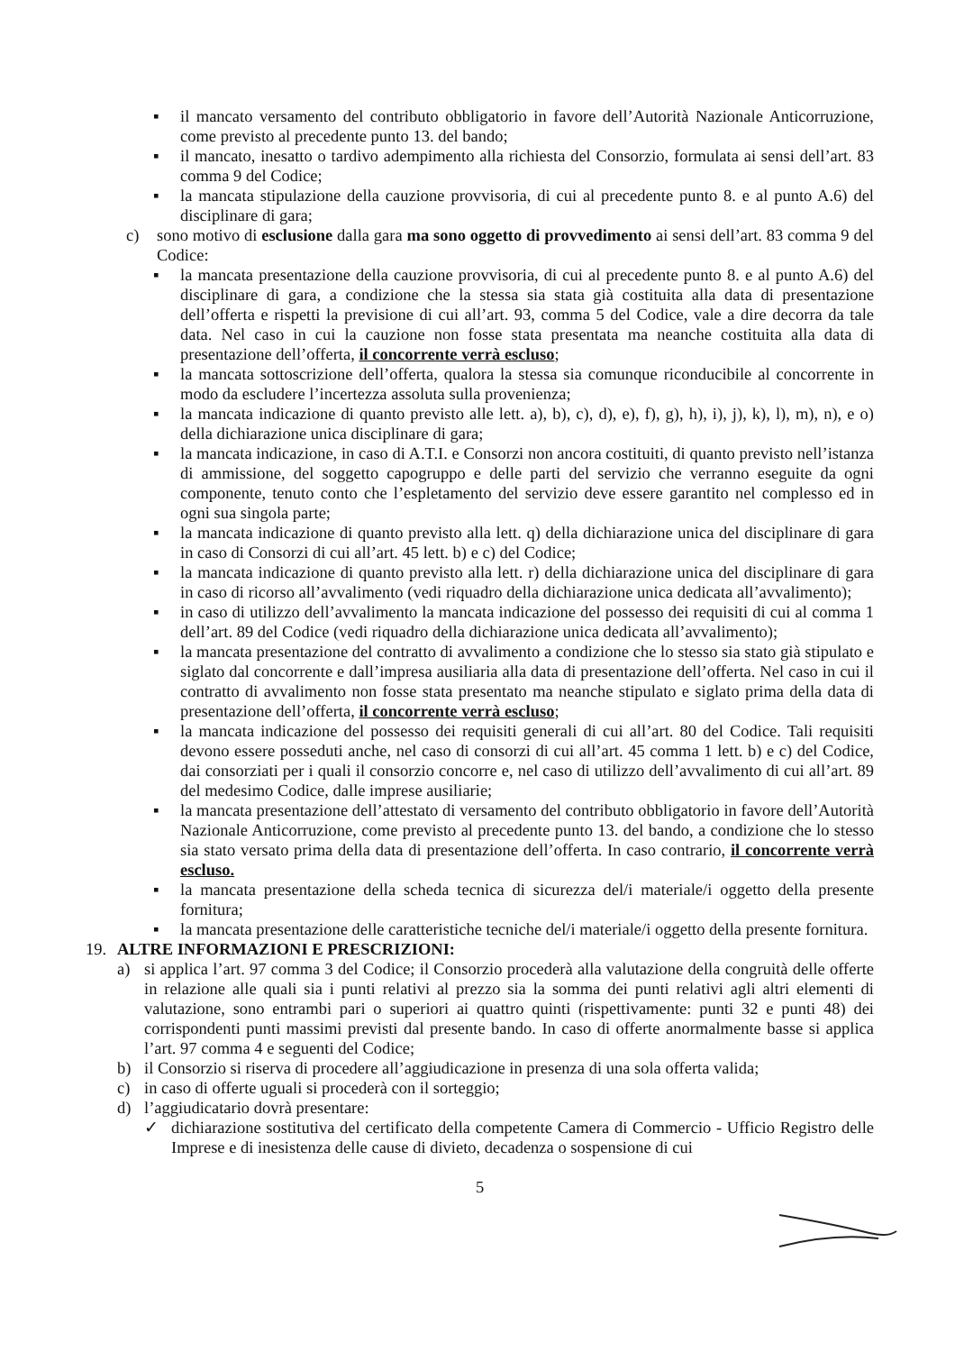▪ il mancato versamento del contributo obbligatorio in favore dell’Autorità Nazionale Anticorruzione, come previsto al precedente punto 13. del bando;
▪ il mancato, inesatto o tardivo adempimento alla richiesta del Consorzio, formulata ai sensi dell’art. 83 comma 9 del Codice;
▪ la mancata stipulazione della cauzione provvisoria, di cui al precedente punto 8. e al punto A.6) del disciplinare di gara;
c) sono motivo di esclusione dalla gara ma sono oggetto di provvedimento ai sensi dell’art. 83 comma 9 del Codice:
▪ la mancata presentazione della cauzione provvisoria, di cui al precedente punto 8. e al punto A.6) del disciplinare di gara, a condizione che la stessa sia stata già costituita alla data di presentazione dell’offerta e rispetti la previsione di cui all’art. 93, comma 5 del Codice, vale a dire decorra da tale data. Nel caso in cui la cauzione non fosse stata presentata ma neanche costituita alla data di presentazione dell’offerta, il concorrente verrà escluso;
▪ la mancata sottoscrizione dell’offerta, qualora la stessa sia comunque riconducibile al concorrente in modo da escludere l’incertezza assoluta sulla provenienza;
▪ la mancata indicazione di quanto previsto alle lett. a), b), c), d), e), f), g), h), i), j), k), l), m), n), e o) della dichiarazione unica disciplinare di gara;
▪ la mancata indicazione, in caso di A.T.I. e Consorzi non ancora costituiti, di quanto previsto nell’istanza di ammissione, del soggetto capogruppo e delle parti del servizio che verranno eseguite da ogni componente, tenuto conto che l’espletamento del servizio deve essere garantito nel complesso ed in ogni sua singola parte;
▪ la mancata indicazione di quanto previsto alla lett. q) della dichiarazione unica del disciplinare di gara in caso di Consorzi di cui all’art. 45 lett. b) e c) del Codice;
▪ la mancata indicazione di quanto previsto alla lett. r) della dichiarazione unica del disciplinare di gara in caso di ricorso all’avvalimento (vedi riquadro della dichiarazione unica dedicata all’avvalimento);
▪ in caso di utilizzo dell’avvalimento la mancata indicazione del possesso dei requisiti di cui al comma 1 dell’art. 89 del Codice (vedi riquadro della dichiarazione unica dedicata all’avvalimento);
▪ la mancata presentazione del contratto di avvalimento a condizione che lo stesso sia stato già stipulato e siglato dal concorrente e dall’impresa ausiliaria alla data di presentazione dell’offerta. Nel caso in cui il contratto di avvalimento non fosse stata presentato ma neanche stipulato e siglato prima della data di presentazione dell’offerta, il concorrente verrà escluso;
▪ la mancata indicazione del possesso dei requisiti generali di cui all’art. 80 del Codice. Tali requisiti devono essere posseduti anche, nel caso di consorzi di cui all’art. 45 comma 1 lett. b) e c) del Codice, dai consorziati per i quali il consorzio concorre e, nel caso di utilizzo dell’avvalimento di cui all’art. 89 del medesimo Codice, dalle imprese ausiliarie;
▪ la mancata presentazione dell’attestato di versamento del contributo obbligatorio in favore dell’Autorità Nazionale Anticorruzione, come previsto al precedente punto 13. del bando, a condizione che lo stesso sia stato versato prima della data di presentazione dell’offerta. In caso contrario, il concorrente verrà escluso.
▪ la mancata presentazione della scheda tecnica di sicurezza del/i materiale/i oggetto della presente fornitura;
▪ la mancata presentazione delle caratteristiche tecniche del/i materiale/i oggetto della presente fornitura.
19. ALTRE INFORMAZIONI E PRESCRIZIONI:
a) si applica l’art. 97 comma 3 del Codice; il Consorzio procederà alla valutazione della congruità delle offerte in relazione alle quali sia i punti relativi al prezzo sia la somma dei punti relativi agli altri elementi di valutazione, sono entrambi pari o superiori ai quattro quinti (rispettivamente: punti 32 e punti 48) dei corrispondenti punti massimi previsti dal presente bando. In caso di offerte anormalmente basse si applica l’art. 97 comma 4 e seguenti del Codice;
b) il Consorzio si riserva di procedere all’aggiudicazione in presenza di una sola offerta valida;
c) in caso di offerte uguali si procederà con il sorteggio;
d) l’aggiudicatario dovrà presentare:
✓ dichiarazione sostitutiva del certificato della competente Camera di Commercio - Ufficio Registro delle Imprese e di inesistenza delle cause di divieto, decadenza o sospensione di cui
5